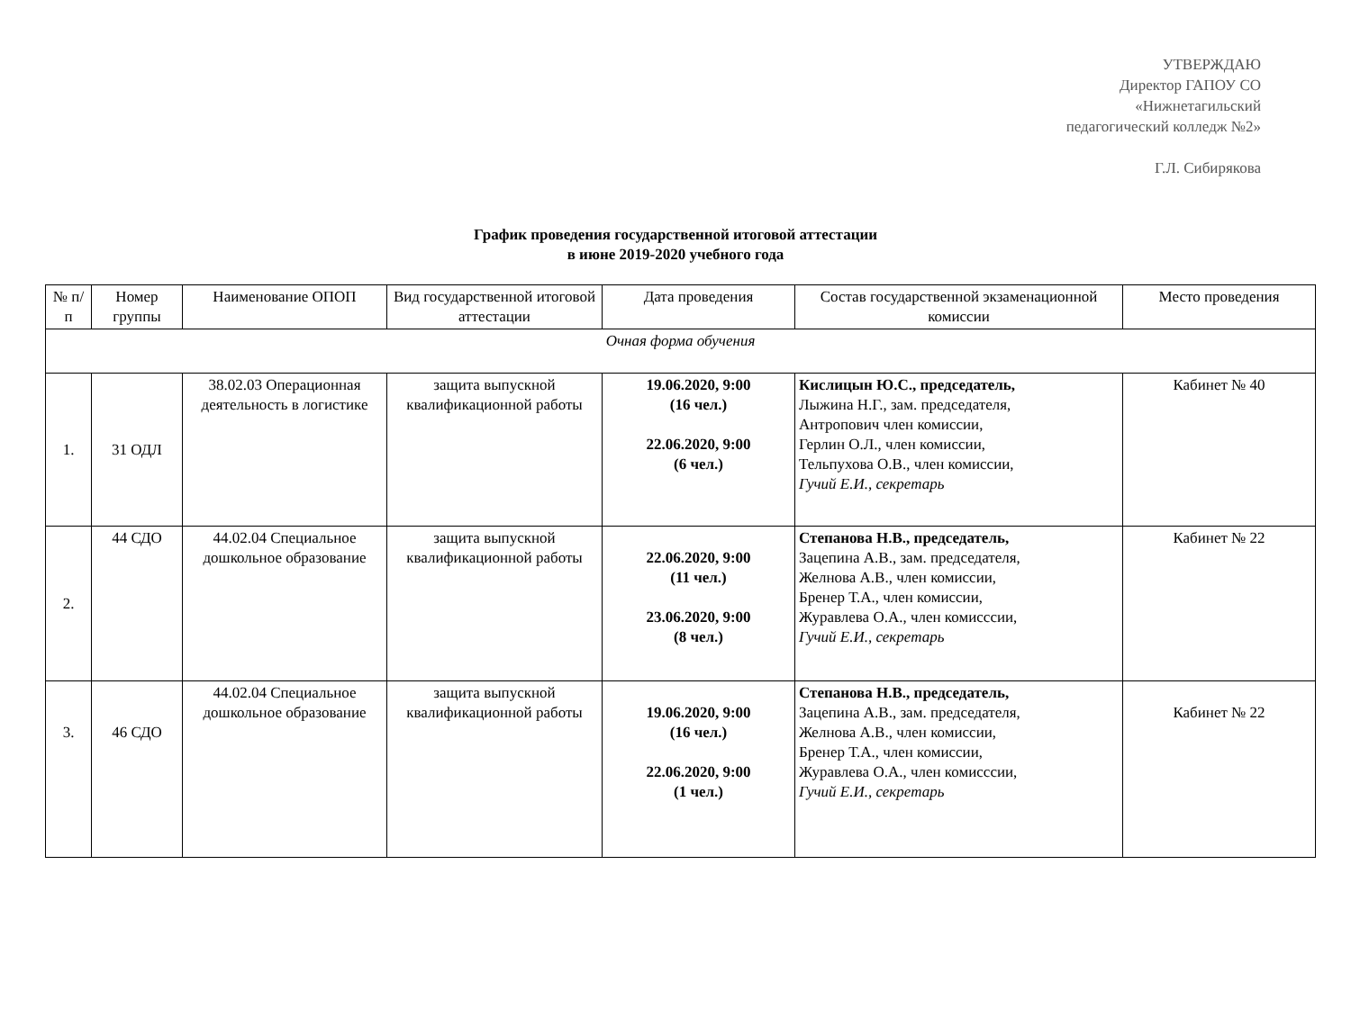УТВЕРЖДАЮ
Директор ГАПОУ СО
«Нижнетагильский
педагогический колледж №2»
Г.Л. Сибирякова
График проведения государственной итоговой аттестации
в июне 2019-2020 учебного года
| № п/п | Номер группы | Наименование ОПОП | Вид государственной итоговой аттестации | Дата проведения | Состав государственной экзаменационной комиссии | Место проведения |
| --- | --- | --- | --- | --- | --- | --- |
| Очная форма обучения | | | | | | |
| 1. | 31 ОДЛ | 38.02.03 Операционная деятельность в логистике | защита выпускной квалификационной работы | 19.06.2020, 9:00 (16 чел.) 22.06.2020, 9:00 (6 чел.) | Кислицын Ю.С., председатель, Лыжина Н.Г., зам. председателя, Антропович член комиссии, Герлин О.Л., член комиссии, Тельпухова О.В., член комиссии, Гучий Е.И., секретарь | Кабинет № 40 |
| 2. | 44 СДО | 44.02.04 Специальное дошкольное образование | защита выпускной квалификационной работы | 22.06.2020, 9:00 (11 чел.) 23.06.2020, 9:00 (8 чел.) | Степанова Н.В., председатель, Зацепина А.В., зам. председателя, Желнова А.В., член комиссии, Бренер Т.А., член комиссии, Журавлева О.А., член комисссии, Гучий Е.И., секретарь | Кабинет № 22 |
| 3. | 46 СДО | 44.02.04 Специальное дошкольное образование | защита выпускной квалификационной работы | 19.06.2020, 9:00 (16 чел.) 22.06.2020, 9:00 (1 чел.) | Степанова Н.В., председатель, Зацепина А.В., зам. председателя, Желнова А.В., член комиссии, Бренер Т.А., член комиссии, Журавлева О.А., член комисссии, Гучий Е.И., секретарь | Кабинет № 22 |